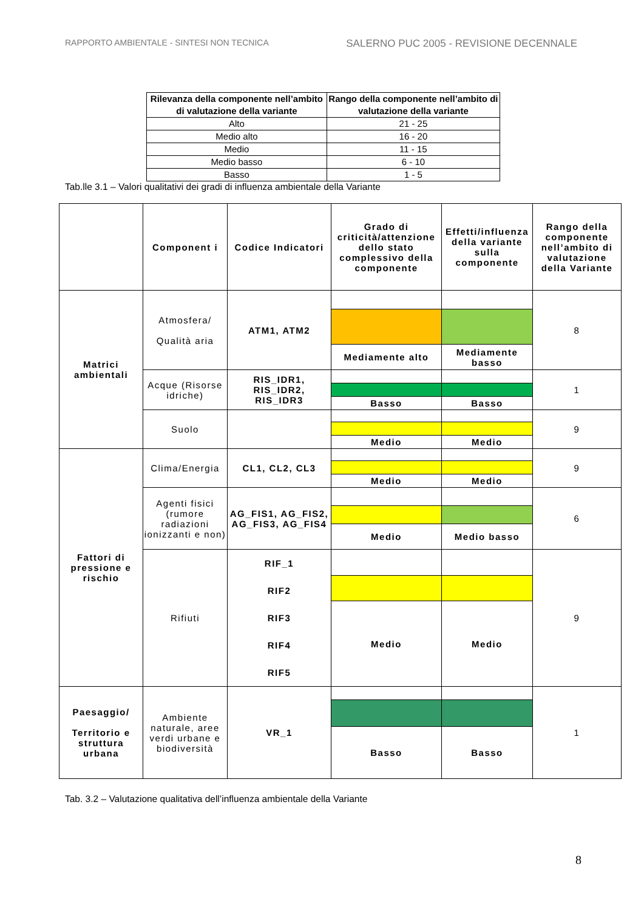RAPPORTO AMBIENTALE - SINTESI NON TECNICA SALERNO PUC 2005 - REVISIONE DECENNALE
| Rilevanza della componente nell’ambito di valutazione della variante | Rango della componente nell’ambito di valutazione della variante |
| --- | --- |
| Alto | 21 - 25 |
| Medio alto | 16 - 20 |
| Medio | 11 - 15 |
| Medio basso | 6 - 10 |
| Basso | 1 - 5 |
Tab.lle 3.1 – Valori qualitativi dei gradi di influenza ambientale della Variante
| | Component i | Codice Indicatori | Grado di criticità/attenzione dello stato complessivo della componente | Effetti/influenza della variante sulla componente | Rango della componente nell’ambito di valutazione della Variante |
| --- | --- | --- | --- | --- | --- |
| Matrici ambientali | Atmosfera/ Qualità aria | ATM1, ATM2 | | | 8 |
| | | | Mediamente alto | Mediamente basso | |
| | Acque (Risorse idriche) | RIS_IDR1, RIS_IDR2, RIS_IDR3 | | | 1 |
| | | | Basso | Basso | |
| | Suolo | | | | 9 |
| | | | Medio | Medio | |
| Fattori di pressione e rischio | Clima/Energia | CL1, CL2, CL3 | | | 9 |
| | | | Medio | Medio | |
| | Agenti fisici (rumore radiazioni ionizzanti e non) | AG_FIS1, AG_FIS2, AG_FIS3, AG_FIS4 | | | 6 |
| | | | Medio | Medio basso | |
| | Rifiuti | RIF_1 RIF2 RIF3 RIF4 RIF5 | | | 9 |
| | | | Medio | Medio | |
| Paesaggio/ Territorio e struttura urbana | Ambiente naturale, aree verdi urbane e biodiversità | VR_1 | | | 1 |
| | | | Basso | Basso | |
Tab. 3.2 – Valutazione qualitativa dell’influenza ambientale della Variante
8